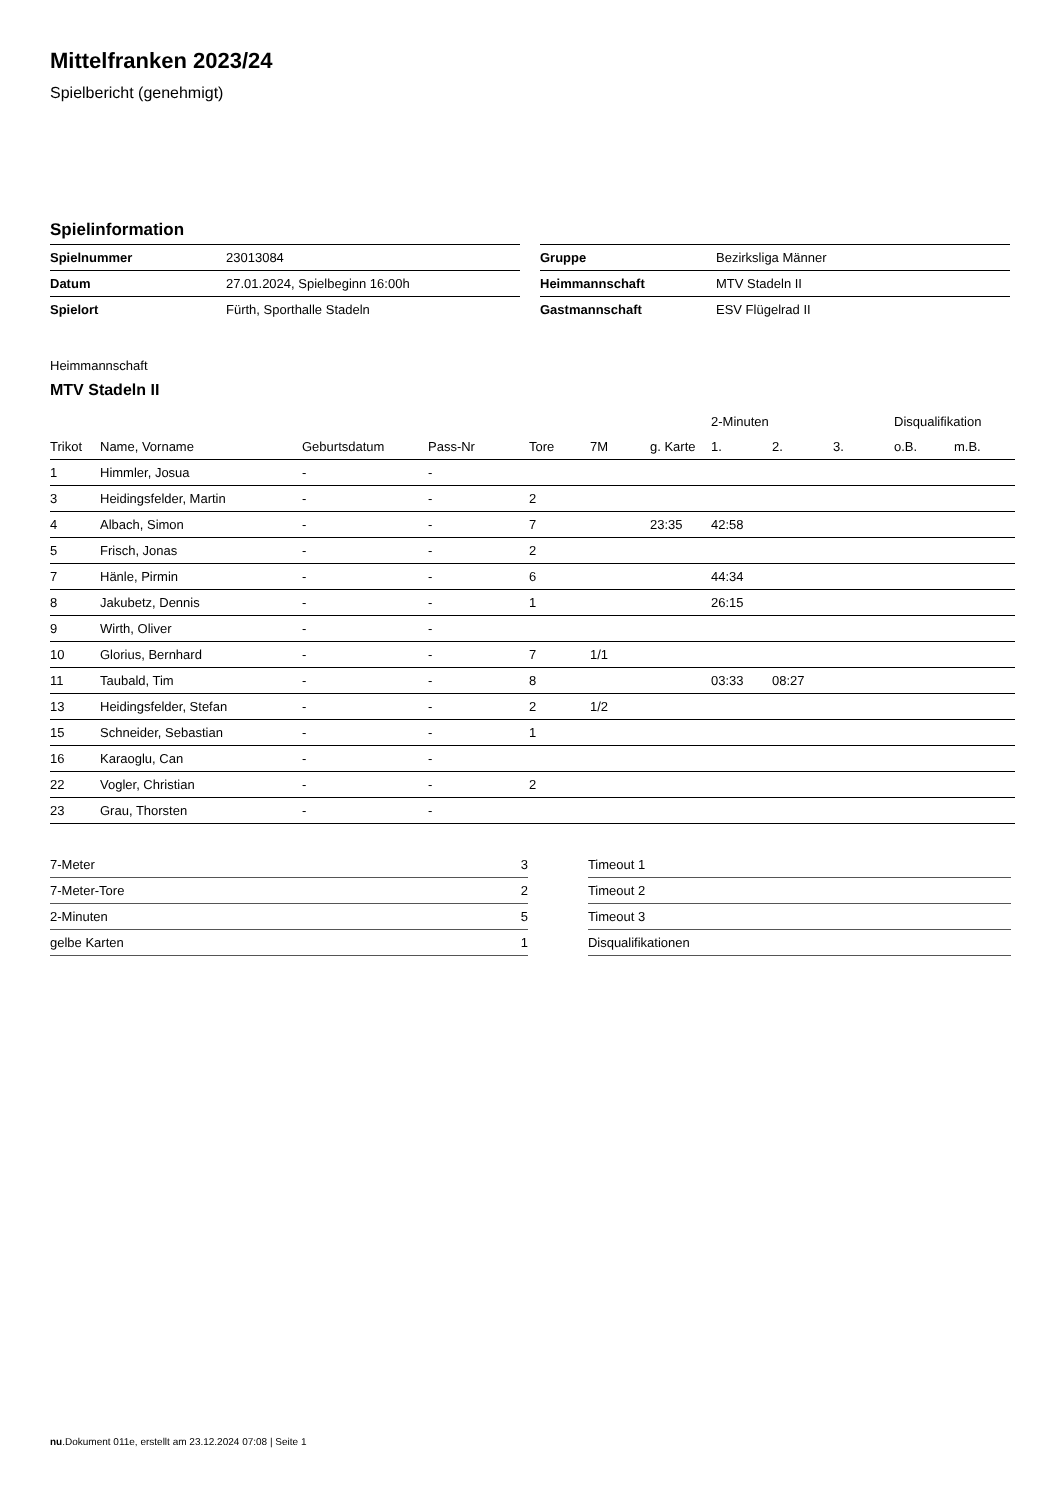Mittelfranken 2023/24
Spielbericht (genehmigt)
Spielinformation
| Spielnummer | 23013084 |
| Datum | 27.01.2024, Spielbeginn 16:00h |
| Spielort | Fürth, Sporthalle Stadeln |
| Gruppe | Bezirksliga Männer |
| Heimmannschaft | MTV Stadeln II |
| Gastmannschaft | ESV Flügelrad II |
Heimmannschaft
MTV Stadeln II
| | | | | | | | 2-Minuten | | | Disqualifikation | |
| Trikot | Name, Vorname | Geburtsdatum | Pass-Nr | Tore | 7M | g. Karte | 1. | 2. | 3. | o.B. | m.B. |
| 1 | Himmler, Josua | - | - | | | | | | | | |
| 3 | Heidingsfelder, Martin | - | - | 2 | | | | | | | |
| 4 | Albach, Simon | - | - | 7 | | 23:35 | 42:58 | | | | |
| 5 | Frisch, Jonas | - | - | 2 | | | | | | | |
| 7 | Hänle, Pirmin | - | - | 6 | | | 44:34 | | | | |
| 8 | Jakubetz, Dennis | - | - | 1 | | | 26:15 | | | | |
| 9 | Wirth, Oliver | - | - | | | | | | | | |
| 10 | Glorius, Bernhard | - | - | 7 | 1/1 | | | | | | |
| 11 | Taubald, Tim | - | - | 8 | | | 03:33 | 08:27 | | | |
| 13 | Heidingsfelder, Stefan | - | - | 2 | 1/2 | | | | | | |
| 15 | Schneider, Sebastian | - | - | 1 | | | | | | | |
| 16 | Karaoglu, Can | - | - | | | | | | | | |
| 22 | Vogler, Christian | - | - | 2 | | | | | | | |
| 23 | Grau, Thorsten | - | - | | | | | | | | |
| 7-Meter | 3 |
| 7-Meter-Tore | 2 |
| 2-Minuten | 5 |
| gelbe Karten | 1 |
| Timeout 1 |
| Timeout 2 |
| Timeout 3 |
| Disqualifikationen |
nu.Dokument 011e, erstellt am 23.12.2024 07:08 | Seite 1